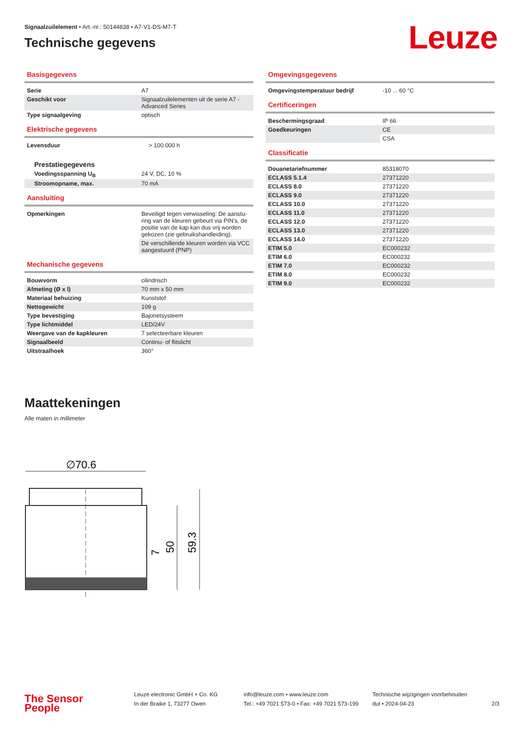Signaalzuilelement • Art.-nr.: 50144838 • A7-V1-DS-M7-T
Technische gegevens Leuze
Basisgegevens
| Serie | A7 |
| Geschikt voor | Signaalzuilelementen uit de serie A7 - Advanced Series |
| Type signaalgeving | optisch |
Elektrische gegevens
| Levensduur | > 100.000 h |
| Prestatiegegevens | |
| Voedingsspanning U<sub>B</sub> | 24 V, DC, 10 % |
| Stroomopname, max. | 70 mA |
Aansluiting
| Opmerkingen | Beveiligd tegen verwisseling: De aanstu-ring van de kleuren gebeurt via PIN's, de positie van de kap kan dus vrij worden gekozen (zie gebruikshandleiding). |
| | De verschillende kleuren worden via VCC aangestuurd (PNP) |
Mechanische gegevens
| Bouwvorm | cilindrisch |
| Afmeting (Ø x l) | 70 mm x 50 mm |
| Materiaal behuizing | Kunststof |
| Nettogewicht | 109 g |
| Type bevestiging | Bajonetsysteem |
| Type lichtmiddel | LED/24V |
| Weergave van de kapkleuren | 7 selecteerbare kleuren |
| Signaalbeeld | Continu- of flitslicht |
| Uitstraalhoek | 360° |
Omgevingsgegevens
| Omgevingstemperatuur bedrijf | -10 ... 60 °C |
Certificeringen
| Beschermingsgraad | IP 66 |
| Goedkeuringen | CE |
| | CSA |
Classificatie
| Douanetariefnummer | 85318070 |
| ECLASS 5.1.4 | 27371220 |
| ECLASS 8.0 | 27371220 |
| ECLASS 9.0 | 27371220 |
| ECLASS 10.0 | 27371220 |
| ECLASS 11.0 | 27371220 |
| ECLASS 12.0 | 27371220 |
| ECLASS 13.0 | 27371220 |
| ECLASS 14.0 | 27371220 |
| ETIM 5.0 | EC000232 |
| ETIM 6.0 | EC000232 |
| ETIM 7.0 | EC000232 |
| ETIM 8.0 | EC000232 |
| ETIM 9.0 | EC000232 |
Maattekeningen
Alle maten in millimeter
∅70.6
59.3
50
7
The Sensor People
Leuze electronic GmbH + Co. KG
In der Braike 1, 73277 Owen
info@leuze.com • www.leuze.com
Tel.: +49 7021 573-0 • Fax: +49 7021 573-199
Technische wijzigingen voorbehouden
dut • 2024-04-23
2/3